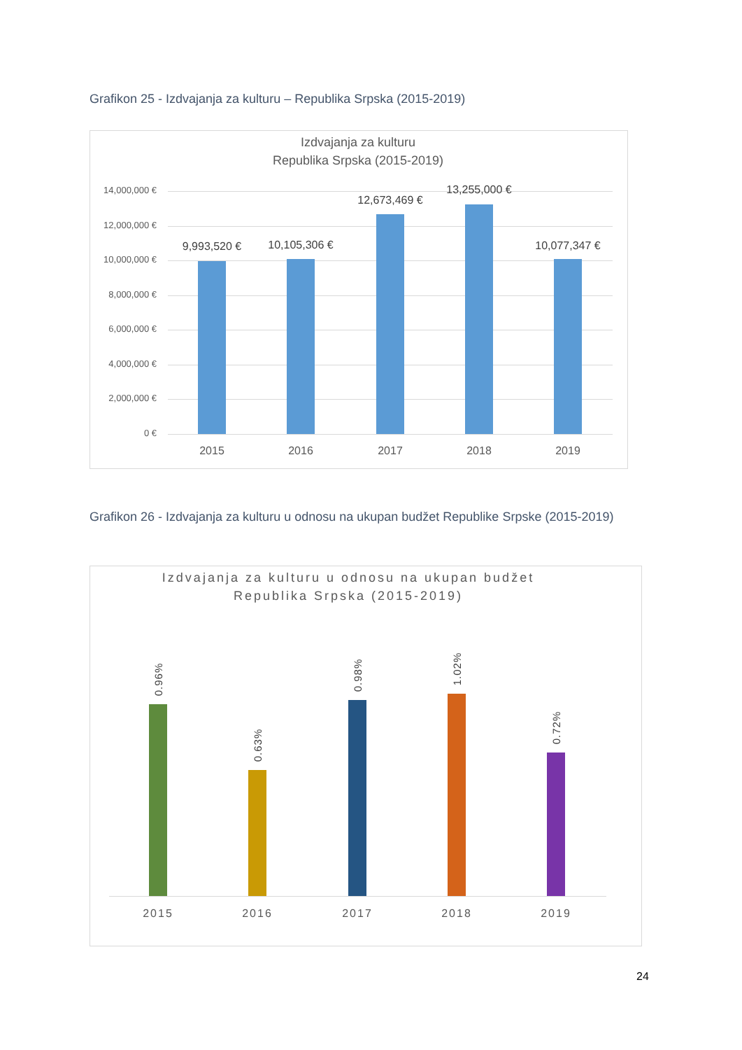Grafikon 25 - Izdvajanja za kulturu – Republika Srpska (2015-2019)
Izdvajanja za kulturu
Republika Srpska (2015-2019)
14,000,000 €
12,000,000 €
10,000,000 €
8,000,000 €
6,000,000 €
4,000,000 €
2,000,000 €
0 €
9,993,520 € 10,105,306 €
12,673,469 €
13,255,000 €
10,077,347 €
2015 2016 2017 2018 2019
Grafikon 26 - Izdvajanja za kulturu u odnosu na ukupan budžet Republike Srpske (2015-2019)
Izdvajanja za kulturu u odnosu na ukupan budžet
Republika Srpska (2015-2019)
0.96%
0.63%
0.98%
1.02%
0.72%
2015 2016 2017 2018 2019
24